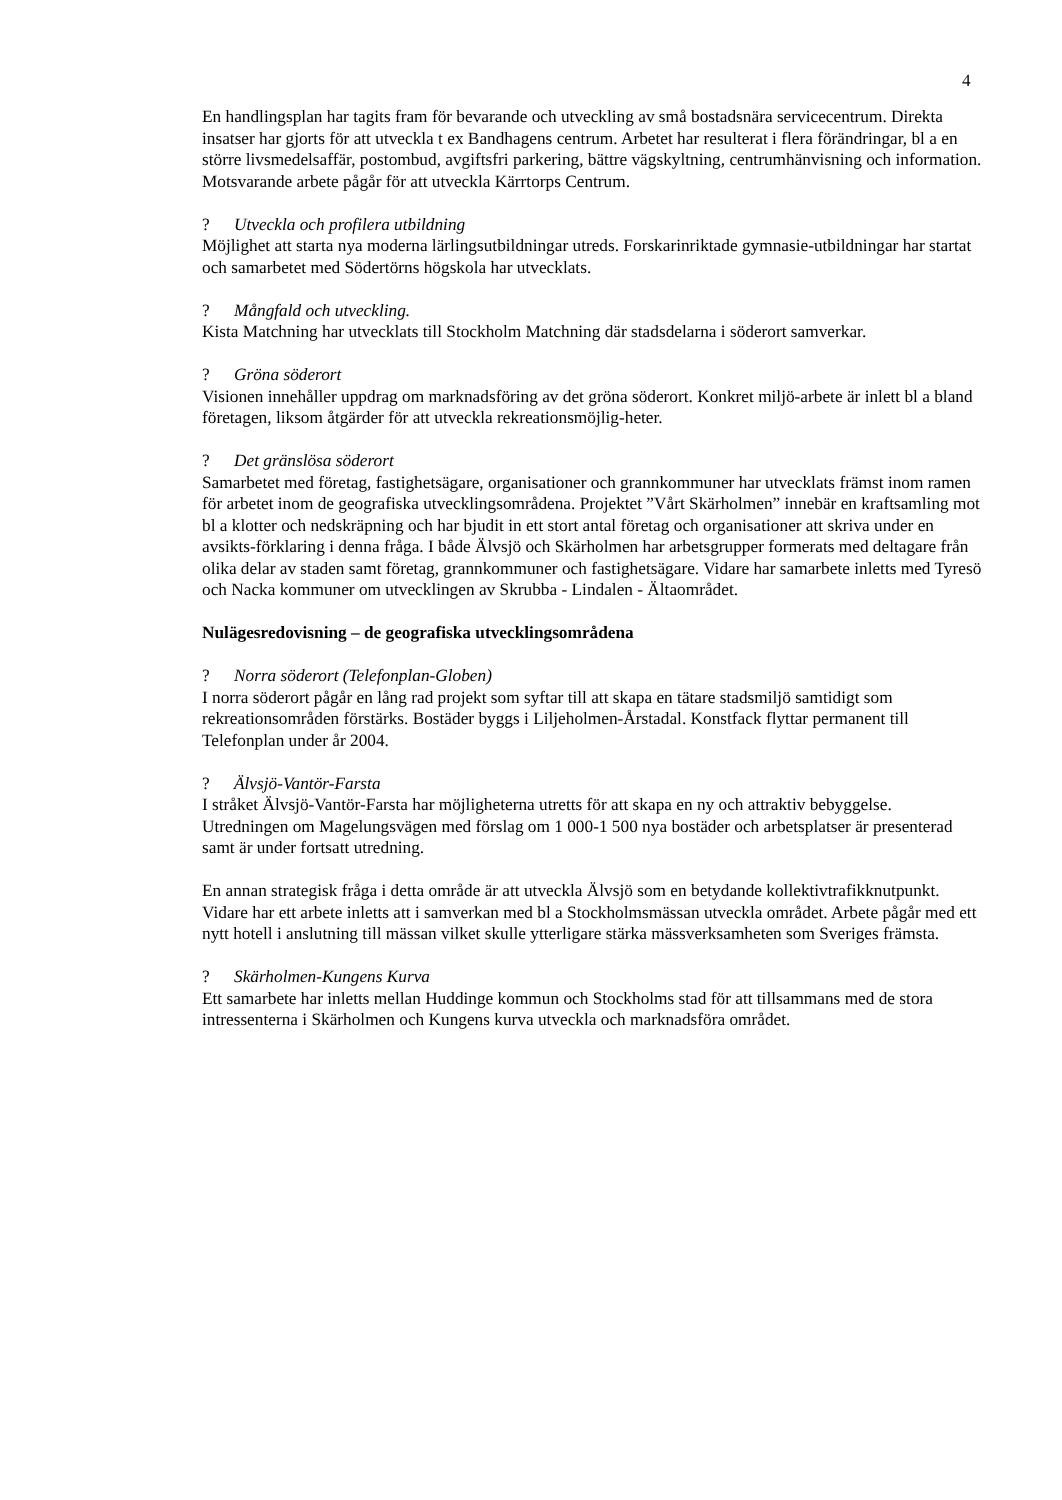4
En handlingsplan har tagits fram för bevarande och utveckling av små bostadsnära servicecentrum. Direkta insatser har gjorts för att utveckla t ex Bandhagens centrum. Arbetet har resulterat i flera förändringar, bl a en större livsmedelsaffär, postombud, avgiftsfri parkering, bättre vägskyltning, centrumhänvisning och information. Motsvarande arbete pågår för att utveckla Kärrtorps Centrum.
? Utveckla och profilera utbildning
Möjlighet att starta nya moderna lärlingsutbildningar utreds. Forskarinriktade gymnasie-utbildningar har startat och samarbetet med Södertörns högskola har utvecklats.
? Mångfald och utveckling.
Kista Matchning har utvecklats till Stockholm Matchning där stadsdelarna i söderort samverkar.
? Gröna söderort
Visionen innehåller uppdrag om marknadsföring av det gröna söderort. Konkret miljö-arbete är inlett bl a bland företagen, liksom åtgärder för att utveckla rekreationsmöjlig-heter.
? Det gränslösa söderort
Samarbetet med företag, fastighetsägare, organisationer och grannkommuner har utvecklats främst inom ramen för arbetet inom de geografiska utvecklingsområdena. Projektet ”Vårt Skärholmen” innebär en kraftsamling mot bl a klotter och nedskräpning och har bjudit in ett stort antal företag och organisationer att skriva under en avsikts-förklaring i denna fråga. I både Älvsjö och Skärholmen har arbetsgrupper formerats med deltagare från olika delar av staden samt företag, grannkommuner och fastighetsägare. Vidare har samarbete inletts med Tyresö och Nacka kommuner om utvecklingen av Skrubba - Lindalen - Ältaområdet.
Nulägesredovisning – de geografiska utvecklingsområdena
? Norra söderort (Telefonplan-Globen)
I norra söderort pågår en lång rad projekt som syftar till att skapa en tätare stadsmiljö samtidigt som rekreationsområden förstärks. Bostäder byggs i Liljeholmen-Årstadal. Konstfack flyttar permanent till Telefonplan under år 2004.
? Älvsjö-Vantör-Farsta
I stråket Älvsjö-Vantör-Farsta har möjligheterna utretts för att skapa en ny och attraktiv bebyggelse. Utredningen om Magelungsvägen med förslag om 1 000-1 500 nya bostäder och arbetsplatser är presenterad samt är under fortsatt utredning.
En annan strategisk fråga i detta område är att utveckla Älvsjö som en betydande kollektivtrafikknutpunkt. Vidare har ett arbete inletts att i samverkan med bl a Stockholmsmässan utveckla området. Arbete pågår med ett nytt hotell i anslutning till mässan vilket skulle ytterligare stärka mässverksamheten som Sveriges främsta.
? Skärholmen-Kungens Kurva
Ett samarbete har inletts mellan Huddinge kommun och Stockholms stad för att tillsammans med de stora intressenterna i Skärholmen och Kungens kurva utveckla och marknadsföra området.